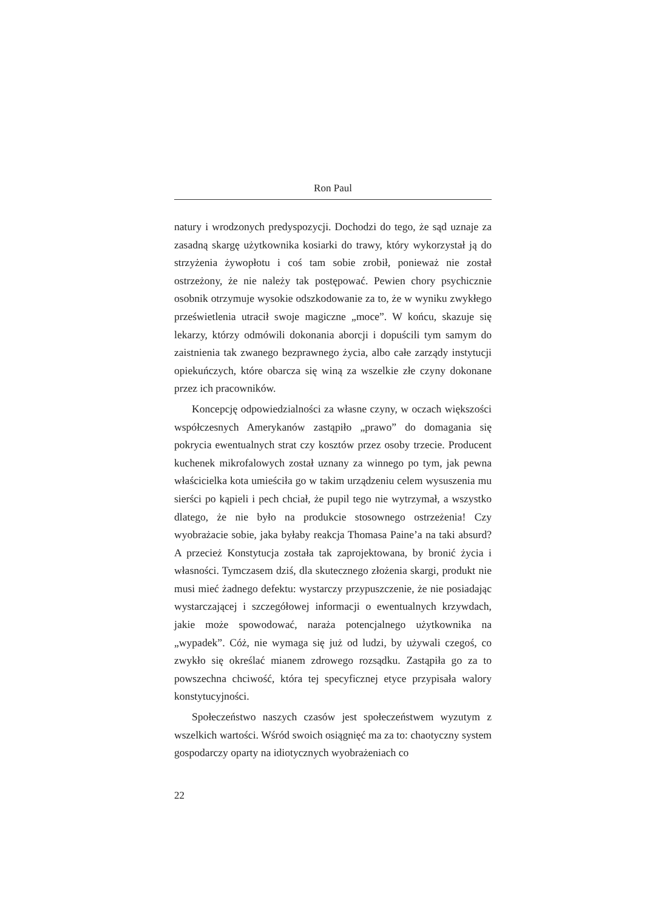Ron Paul
natury i wrodzonych predyspozycji. Dochodzi do tego, że sąd uznaje za zasadną skargę użytkownika kosiarki do trawy, który wykorzystał ją do strzyżenia żywopłotu i coś tam sobie zrobił, ponieważ nie został ostrzeżony, że nie należy tak postępować. Pewien chory psychicznie osobnik otrzymuje wysokie odszkodowanie za to, że w wyniku zwykłego prześwietlenia utracił swoje magiczne „moce”. W końcu, skazuje się lekarzy, którzy odmówili dokonania aborcji i dopuścili tym samym do zaistnienia tak zwanego bezprawnego życia, albo całe zarządy instytucji opiekuńczych, które obarcza się winą za wszelkie złe czyny dokonane przez ich pracowników.
Koncepcję odpowiedzialności za własne czyny, w oczach większości współczesnych Amerykanów zastąpiło „prawo” do domagania się pokrycia ewentualnych strat czy kosztów przez osoby trzecie. Producent kuchenek mikrofalowych został uznany za winnego po tym, jak pewna właścicielka kota umieściła go w takim urządzeniu celem wysuszenia mu sierści po kąpieli i pech chciał, że pupil tego nie wytrzymał, a wszystko dlatego, że nie było na produkcie stosownego ostrzeżenia! Czy wyobrażacie sobie, jaka byłaby reakcja Thomasa Paine’a na taki absurd? A przecież Konstytucja została tak zaprojektowana, by bronić życia i własności. Tymczasem dziś, dla skutecznego złożenia skargi, produkt nie musi mieć żadnego defektu: wystarczy przypuszczenie, że nie posiadając wystarczającej i szczegółowej informacji o ewentualnych krzywdach, jakie może spowodować, naraża potencjalnego użytkownika na „wypadek”. Cóż, nie wymaga się już od ludzi, by używali czegoś, co zwykło się określać mianem zdrowego rozsądku. Zastąpiła go za to powszechna chciwość, która tej specyficznej etyce przypisała walory konstytucyjności.
Społeczeństwo naszych czasów jest społeczeństwem wyzutym z wszelkich wartości. Wśród swoich osiągnięć ma za to: chaotyczny system gospodarczy oparty na idiotycznych wyobrażeniach co
22